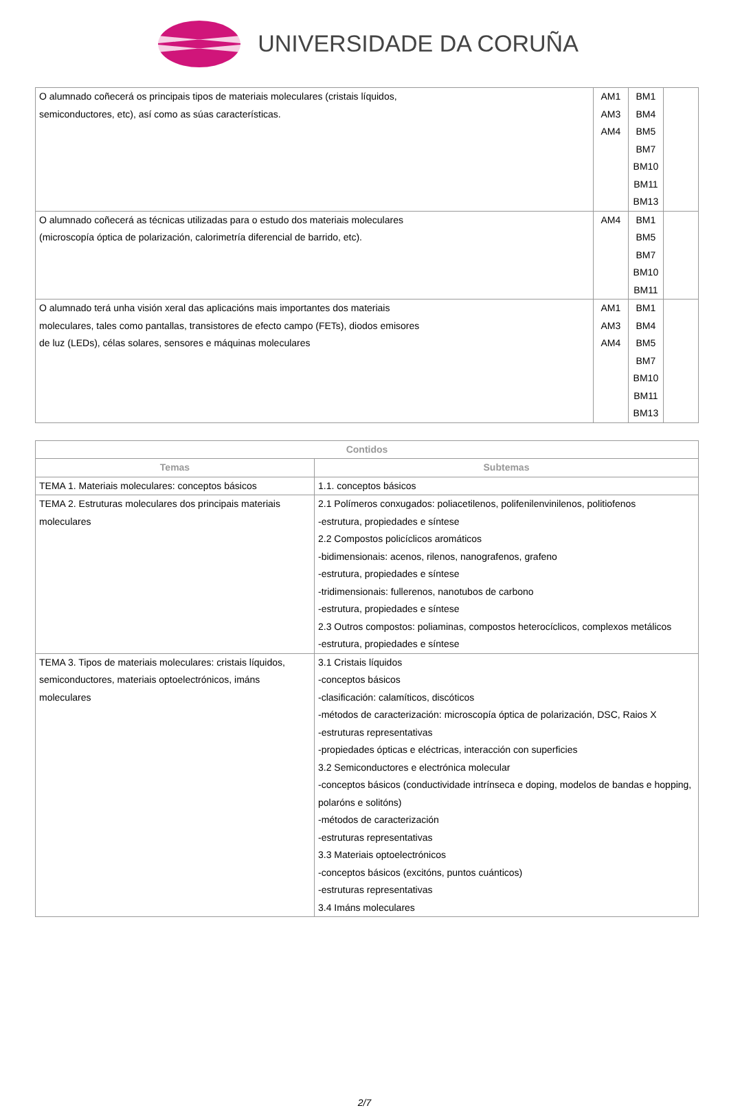UNIVERSIDADE DA CORUÑA
| O alumnado coñecerá os principais tipos de materiais moleculares (cristais líquidos, semiconductores, etc), así como as súas características. | AM1 AM3 AM4 | BM1 BM4 BM5 BM7 BM10 BM11 BM13 | |
| O alumnado coñecerá as técnicas utilizadas para o estudo dos materiais moleculares (microscopía óptica de polarización, calorimetría diferencial de barrido, etc). | AM4 | BM1 BM5 BM7 BM10 BM11 | |
| O alumnado terá unha visión xeral das aplicacións mais importantes dos materiais moleculares, tales como pantallas, transistores de efecto campo (FETs), diodos emisores de luz (LEDs), célas solares, sensores e máquinas moleculares | AM1 AM3 AM4 | BM1 BM4 BM5 BM7 BM10 BM11 BM13 | |
| Contidos | |
| --- | --- |
| Temas | Subtemas |
| TEMA 1. Materiais moleculares: conceptos básicos | 1.1. conceptos básicos |
| TEMA 2. Estruturas moleculares dos principais materiais moleculares | 2.1 Polímeros conxugados: poliacetilenos, polifenilenvinilenos, politiofenos -estrutura, propiedades e síntese 2.2 Compostos policíclicos aromáticos -bidimensionais: acenos, rilenos, nanografenos, grafeno -estrutura, propiedades e síntese -tridimensionais: fullerenos, nanotubos de carbono -estrutura, propiedades e síntese 2.3 Outros compostos: poliaminas, compostos heterocíclicos, complexos metálicos -estrutura, propiedades e síntese |
| TEMA 3. Tipos de materiais moleculares: cristais líquidos, semiconductores, materiais optoelectrónicos, imáns moleculares | 3.1 Cristais líquidos -conceptos básicos -clasificación: calamíticos, discóticos -métodos de caracterización: microscopía óptica de polarización, DSC, Raios X -estruturas representativas -propiedades ópticas e eléctricas, interacción con superficies 3.2 Semiconductores e electrónica molecular -conceptos básicos (conductividade intrínseca e doping, modelos de bandas e hopping, polaróns e solitóns) -métodos de caracterización -estruturas representativas 3.3 Materiais optoelectrónicos -conceptos básicos (excitóns, puntos cuánticos) -estruturas representativas 3.4 Imáns moleculares |
2/7